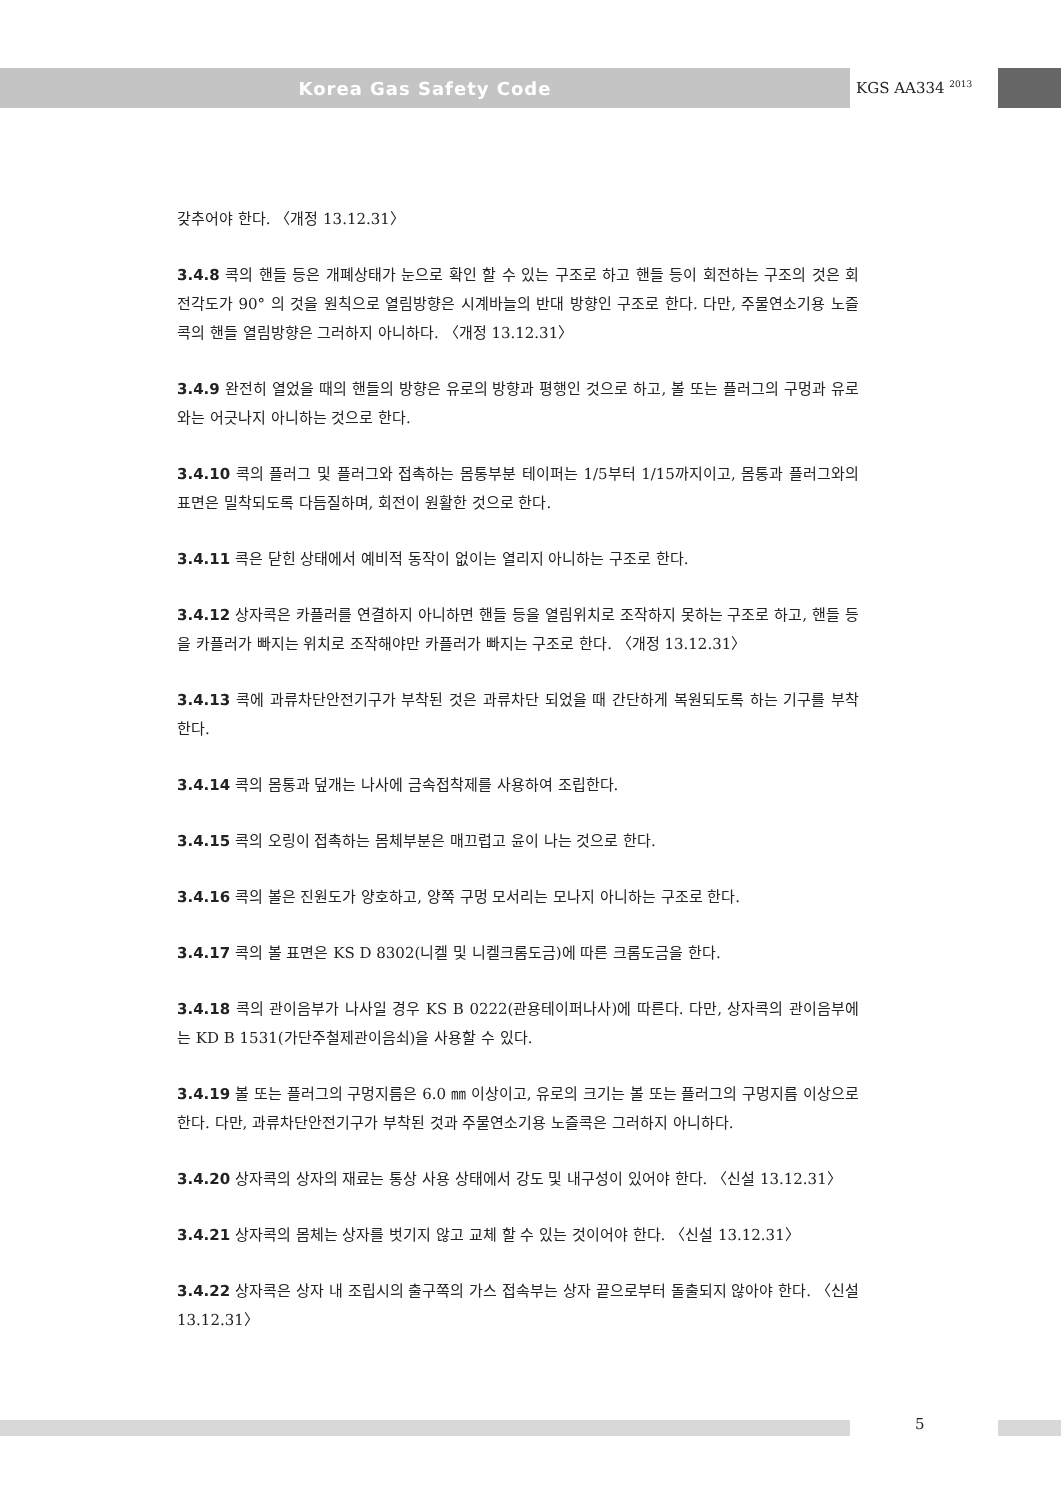Korea Gas Safety Code
KGS AA334 <sup>2013</sup>
갖추어야 한다. 〈개정 13.12.31〉
3.4.8 콕의 핸들 등은 개폐상태가 눈으로 확인 할 수 있는 구조로 하고 핸들 등이 회전하는 구조의 것은 회전각도가 90° 의 것을 원칙으로 열림방향은 시계바늘의 반대 방향인 구조로 한다. 다만, 주물연소기용 노즐콕의 핸들 열림방향은 그러하지 아니하다. 〈개정 13.12.31〉
3.4.9 완전히 열었을 때의 핸들의 방향은 유로의 방향과 평행인 것으로 하고, 볼 또는 플러그의 구멍과 유로와는 어긋나지 아니하는 것으로 한다.
3.4.10 콕의 플러그 및 플러그와 접촉하는 몸통부분 테이퍼는 1/5부터 1/15까지이고, 몸통과 플러그와의 표면은 밀착되도록 다듬질하며, 회전이 원활한 것으로 한다.
3.4.11 콕은 닫힌 상태에서 예비적 동작이 없이는 열리지 아니하는 구조로 한다.
3.4.12 상자콕은 카플러를 연결하지 아니하면 핸들 등을 열림위치로 조작하지 못하는 구조로 하고, 핸들 등을 카플러가 빠지는 위치로 조작해야만 카플러가 빠지는 구조로 한다. 〈개정 13.12.31〉
3.4.13 콕에 과류차단안전기구가 부착된 것은 과류차단 되었을 때 간단하게 복원되도록 하는 기구를 부착한다.
3.4.14 콕의 몸통과 덮개는 나사에 금속접착제를 사용하여 조립한다.
3.4.15 콕의 오링이 접촉하는 몸체부분은 매끄럽고 윤이 나는 것으로 한다.
3.4.16 콕의 볼은 진원도가 양호하고, 양쪽 구멍 모서리는 모나지 아니하는 구조로 한다.
3.4.17 콕의 볼 표면은 KS D 8302(니켈 및 니켈크롬도금)에 따른 크롬도금을 한다.
3.4.18 콕의 관이음부가 나사일 경우 KS B 0222(관용테이퍼나사)에 따른다. 다만, 상자콕의 관이음부에는 KD B 1531(가단주철제관이음쇠)을 사용할 수 있다.
3.4.19 볼 또는 플러그의 구멍지름은 6.0 ㎜ 이상이고, 유로의 크기는 볼 또는 플러그의 구멍지름 이상으로 한다. 다만, 과류차단안전기구가 부착된 것과 주물연소기용 노즐콕은 그러하지 아니하다.
3.4.20 상자콕의 상자의 재료는 통상 사용 상태에서 강도 및 내구성이 있어야 한다. 〈신설 13.12.31〉
3.4.21 상자콕의 몸체는 상자를 벗기지 않고 교체 할 수 있는 것이어야 한다. 〈신설 13.12.31〉
3.4.22 상자콕은 상자 내 조립시의 출구쪽의 가스 접속부는 상자 끝으로부터 돌출되지 않아야 한다. 〈신설 13.12.31〉
5